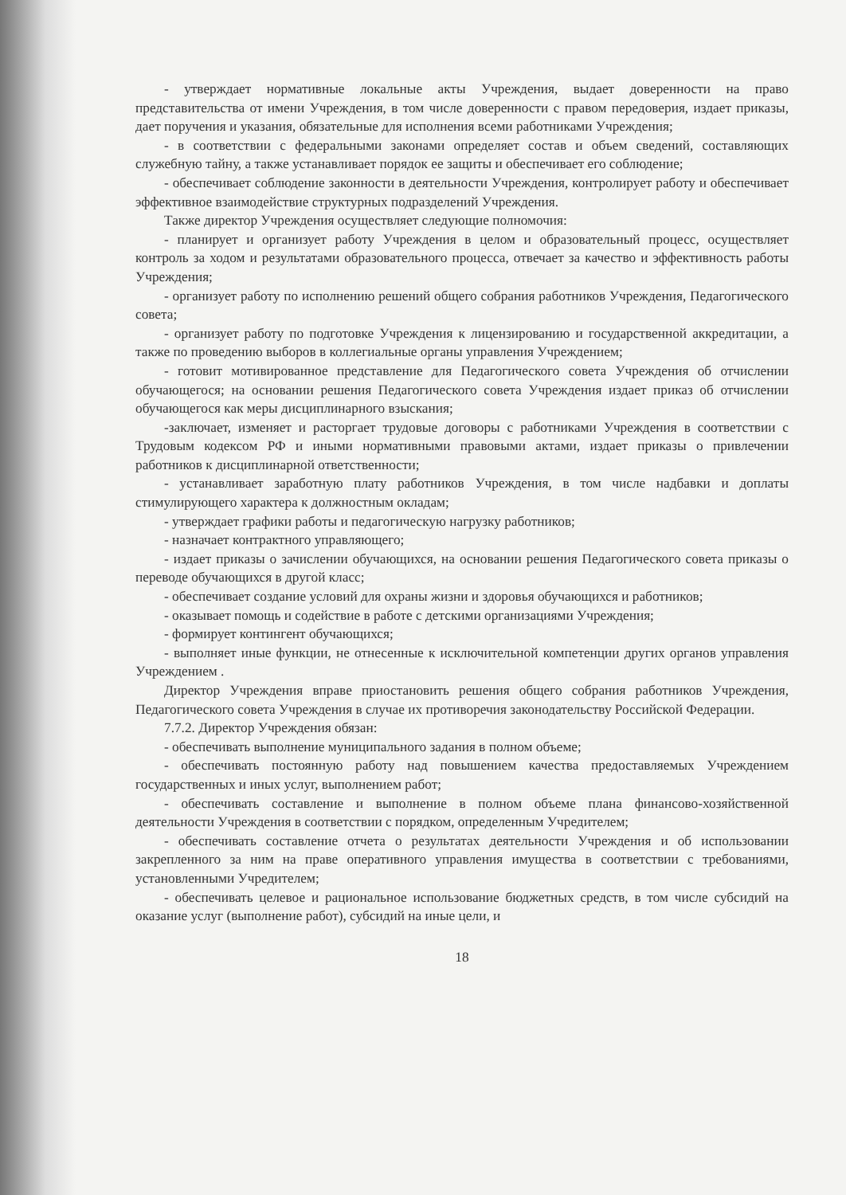- утверждает нормативные локальные акты Учреждения, выдает доверенности на право представительства от имени Учреждения, в том числе доверенности с правом передоверия, издает приказы, дает поручения и указания, обязательные для исполнения всеми работниками Учреждения;
- в соответствии с федеральными законами определяет состав и объем сведений, составляющих служебную тайну, а также устанавливает порядок ее защиты и обеспечивает его соблюдение;
- обеспечивает соблюдение законности в деятельности Учреждения, контролирует работу и обеспечивает эффективное взаимодействие структурных подразделений Учреждения.
Также директор Учреждения осуществляет следующие полномочия:
- планирует и организует работу Учреждения в целом и образовательный процесс, осуществляет контроль за ходом и результатами образовательного процесса, отвечает за качество и эффективность работы Учреждения;
- организует работу по исполнению решений общего собрания работников Учреждения, Педагогического совета;
- организует работу по подготовке Учреждения к лицензированию и государственной аккредитации, а также по проведению выборов в коллегиальные органы управления Учреждением;
- готовит мотивированное представление для Педагогического совета Учреждения об отчислении обучающегося; на основании решения Педагогического совета Учреждения издает приказ об отчислении обучающегося как меры дисциплинарного взыскания;
-заключает, изменяет и расторгает трудовые договоры с работниками Учреждения в соответствии с Трудовым кодексом РФ и иными нормативными правовыми актами, издает приказы о привлечении работников к дисциплинарной ответственности;
- устанавливает заработную плату работников Учреждения, в том числе надбавки и доплаты стимулирующего характера к должностным окладам;
- утверждает графики работы и педагогическую нагрузку работников;
- назначает контрактного управляющего;
- издает приказы о зачислении обучающихся, на основании решения Педагогического совета приказы о переводе обучающихся в другой класс;
- обеспечивает создание условий для охраны жизни и здоровья обучающихся и работников;
- оказывает помощь и содействие в работе с детскими организациями Учреждения;
- формирует контингент обучающихся;
- выполняет иные функции, не отнесенные к исключительной компетенции других органов управления Учреждением .
Директор Учреждения вправе приостановить решения общего собрания работников Учреждения, Педагогического совета Учреждения в случае их противоречия законодательству Российской Федерации.
7.7.2. Директор Учреждения обязан:
- обеспечивать выполнение муниципального задания в полном объеме;
- обеспечивать постоянную работу над повышением качества предоставляемых Учреждением государственных и иных услуг, выполнением работ;
- обеспечивать составление и выполнение в полном объеме плана финансово-хозяйственной деятельности Учреждения в соответствии с порядком, определенным Учредителем;
- обеспечивать составление отчета о результатах деятельности Учреждения и об использовании закрепленного за ним на праве оперативного управления имущества в соответствии с требованиями, установленными Учредителем;
- обеспечивать целевое и рациональное использование бюджетных средств, в том числе субсидий на оказание услуг (выполнение работ), субсидий на иные цели, и
18